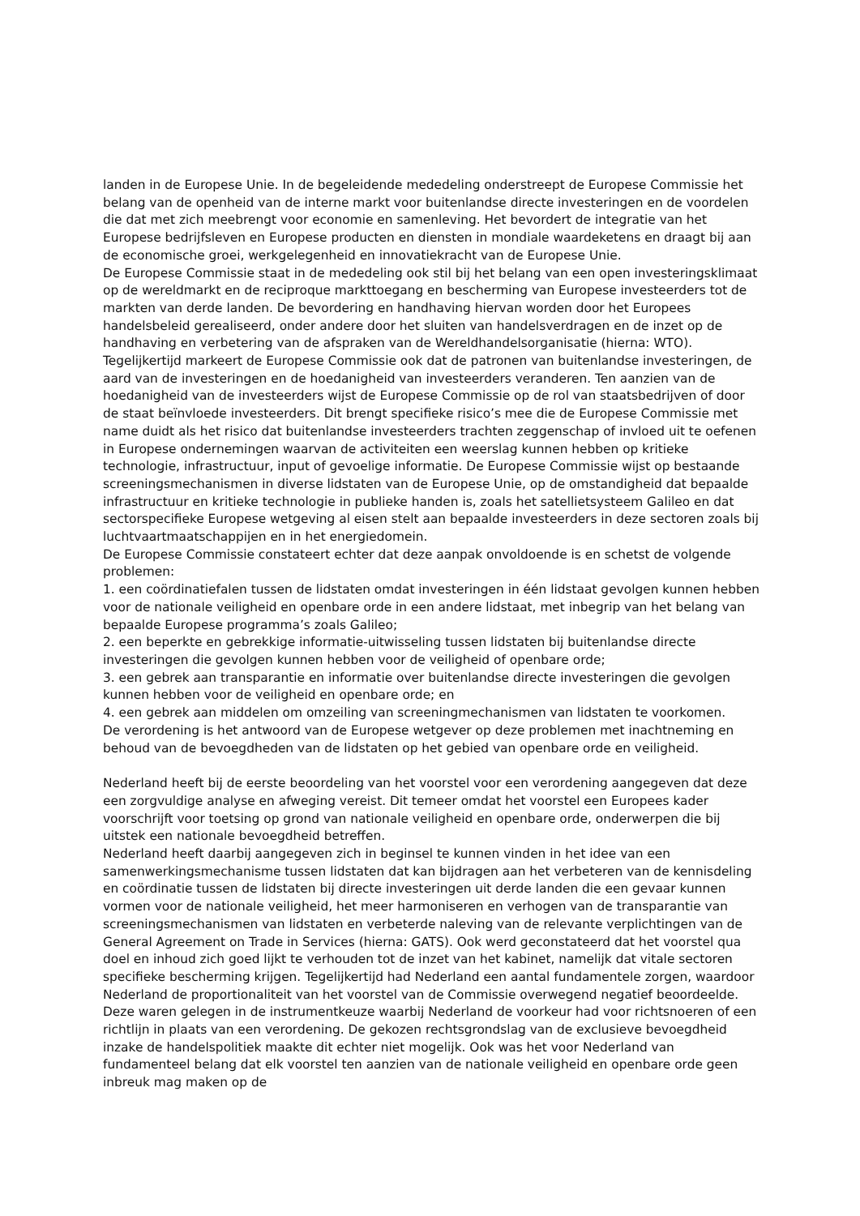landen in de Europese Unie. In de begeleidende mededeling onderstreept de Europese Commissie het belang van de openheid van de interne markt voor buitenlandse directe investeringen en de voordelen die dat met zich meebrengt voor economie en samenleving. Het bevordert de integratie van het Europese bedrijfsleven en Europese producten en diensten in mondiale waardeketens en draagt bij aan de economische groei, werkgelegenheid en innovatiekracht van de Europese Unie.
De Europese Commissie staat in de mededeling ook stil bij het belang van een open investeringsklimaat op de wereldmarkt en de reciproque markttoegang en bescherming van Europese investeerders tot de markten van derde landen. De bevordering en handhaving hiervan worden door het Europees handelsbeleid gerealiseerd, onder andere door het sluiten van handelsverdragen en de inzet op de handhaving en verbetering van de afspraken van de Wereldhandelsorganisatie (hierna: WTO).
Tegelijkertijd markeert de Europese Commissie ook dat de patronen van buitenlandse investeringen, de aard van de investeringen en de hoedanigheid van investeerders veranderen. Ten aanzien van de hoedanigheid van de investeerders wijst de Europese Commissie op de rol van staatsbedrijven of door de staat beïnvloede investeerders. Dit brengt specifieke risico’s mee die de Europese Commissie met name duidt als het risico dat buitenlandse investeerders trachten zeggenschap of invloed uit te oefenen in Europese ondernemingen waarvan de activiteiten een weerslag kunnen hebben op kritieke technologie, infrastructuur, input of gevoelige informatie. De Europese Commissie wijst op bestaande screeningsmechanismen in diverse lidstaten van de Europese Unie, op de omstandigheid dat bepaalde infrastructuur en kritieke technologie in publieke handen is, zoals het satellietsysteem Galileo en dat sectorspecifieke Europese wetgeving al eisen stelt aan bepaalde investeerders in deze sectoren zoals bij luchtvaartmaatschappijen en in het energiedomein.
De Europese Commissie constateert echter dat deze aanpak onvoldoende is en schetst de volgende problemen:
1. een coördinatiefalen tussen de lidstaten omdat investeringen in één lidstaat gevolgen kunnen hebben voor de nationale veiligheid en openbare orde in een andere lidstaat, met inbegrip van het belang van bepaalde Europese programma’s zoals Galileo;
2. een beperkte en gebrekkige informatie-uitwisseling tussen lidstaten bij buitenlandse directe investeringen die gevolgen kunnen hebben voor de veiligheid of openbare orde;
3. een gebrek aan transparantie en informatie over buitenlandse directe investeringen die gevolgen kunnen hebben voor de veiligheid en openbare orde; en
4. een gebrek aan middelen om omzeiling van screeningmechanismen van lidstaten te voorkomen.
De verordening is het antwoord van de Europese wetgever op deze problemen met inachtneming en behoud van de bevoegdheden van de lidstaten op het gebied van openbare orde en veiligheid.
Nederland heeft bij de eerste beoordeling van het voorstel voor een verordening aangegeven dat deze een zorgvuldige analyse en afweging vereist. Dit temeer omdat het voorstel een Europees kader voorschrijft voor toetsing op grond van nationale veiligheid en openbare orde, onderwerpen die bij uitstek een nationale bevoegdheid betreffen.
Nederland heeft daarbij aangegeven zich in beginsel te kunnen vinden in het idee van een samenwerkingsmechanisme tussen lidstaten dat kan bijdragen aan het verbeteren van de kennisdeling en coördinatie tussen de lidstaten bij directe investeringen uit derde landen die een gevaar kunnen vormen voor de nationale veiligheid, het meer harmoniseren en verhogen van de transparantie van screeningsmechanismen van lidstaten en verbeterde naleving van de relevante verplichtingen van de General Agreement on Trade in Services (hierna: GATS). Ook werd geconstateerd dat het voorstel qua doel en inhoud zich goed lijkt te verhouden tot de inzet van het kabinet, namelijk dat vitale sectoren specifieke bescherming krijgen. Tegelijkertijd had Nederland een aantal fundamentele zorgen, waardoor Nederland de proportionaliteit van het voorstel van de Commissie overwegend negatief beoordeelde. Deze waren gelegen in de instrumentkeuze waarbij Nederland de voorkeur had voor richtsnoeren of een richtlijn in plaats van een verordening. De gekozen rechtsgrondslag van de exclusieve bevoegdheid inzake de handelspolitiek maakte dit echter niet mogelijk. Ook was het voor Nederland van fundamenteel belang dat elk voorstel ten aanzien van de nationale veiligheid en openbare orde geen inbreuk mag maken op de